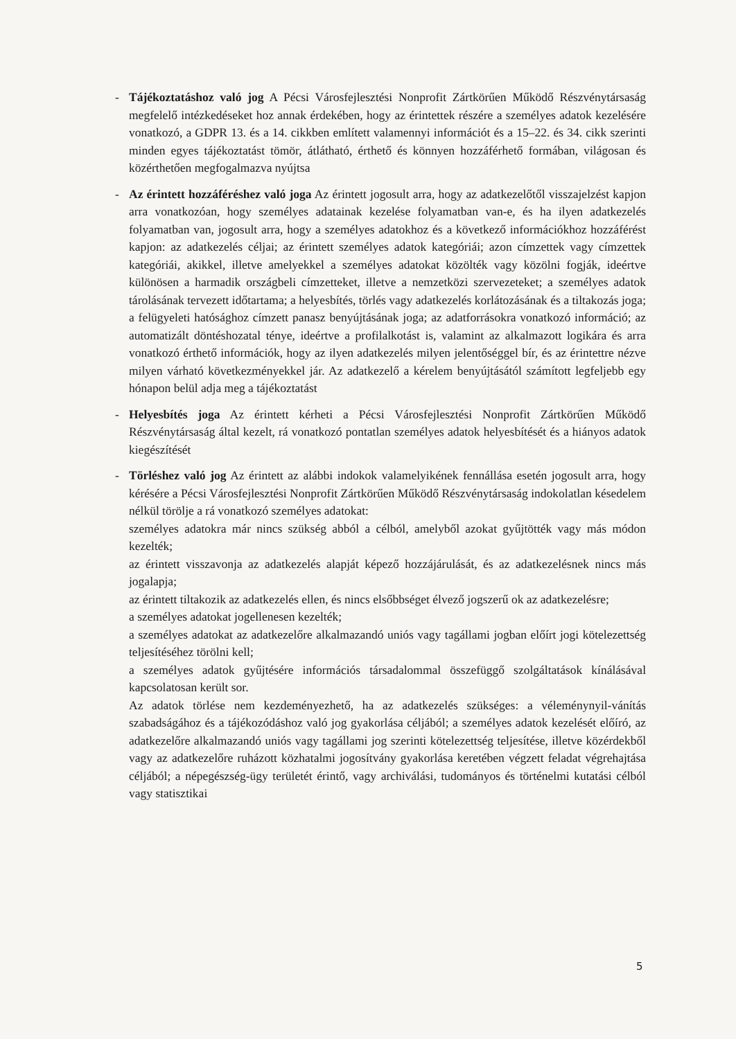-
Tájékoztatáshoz való jog A Pécsi Városfejlesztési Nonprofit Zártkörűen Működő Részvénytársaság megfelelő intézkedéseket hoz annak érdekében, hogy az érintettek részére a személyes adatok kezelésére vonatkozó, a GDPR 13. és a 14. cikkben említett valamennyi információt és a 15–22. és 34. cikk szerinti minden egyes tájékoztatást tömör, átlátható, érthető és könnyen hozzáférhető formában, világosan és közérthetően megfogalmazva nyújtsa
-
Az érintett hozzáféréshez való joga Az érintett jogosult arra, hogy az adatkezelőtől visszajelzést kapjon arra vonatkozóan, hogy személyes adatainak kezelése folyamatban van-e, és ha ilyen adatkezelés folyamatban van, jogosult arra, hogy a személyes adatokhoz és a következő információkhoz hozzáférést kapjon: az adatkezelés céljai; az érintett személyes adatok kategóriái; azon címzettek vagy címzettek kategóriái, akikkel, illetve amelyekkel a személyes adatokat közölték vagy közölni fogják, ideértve különösen a harmadik országbeli címzetteket, illetve a nemzetközi szervezeteket; a személyes adatok tárolásának tervezett időtartama; a helyesbítés, törlés vagy adatkezelés korlátozásának és a tiltakozás joga; a felügyeleti hatósághoz címzett panasz benyújtásának joga; az adatforrásokra vonatkozó információ; az automatizált döntéshozatal ténye, ideértve a profilalkotást is, valamint az alkalmazott logikára és arra vonatkozó érthető információk, hogy az ilyen adatkezelés milyen jelentőséggel bír, és az érintettre nézve milyen várható következményekkel jár. Az adatkezelő a kérelem benyújtásától számított legfeljebb egy hónapon belül adja meg a tájékoztatást
-
Helyesbítés joga Az érintett kérheti a Pécsi Városfejlesztési Nonprofit Zártkörűen Működő Részvénytársaság által kezelt, rá vonatkozó pontatlan személyes adatok helyesbítését és a hiányos adatok kiegészítését
-
Törléshez való jog Az érintett az alábbi indokok valamelyikének fennállása esetén jogosult arra, hogy kérésére a Pécsi Városfejlesztési Nonprofit Zártkörűen Működő Részvénytársaság indokolatlan késedelem nélkül törölje a rá vonatkozó személyes adatokat:
személyes adatokra már nincs szükség abból a célból, amelyből azokat gyűjtötték vagy más módon kezelték;
az érintett visszavonja az adatkezelés alapját képező hozzájárulását, és az adatkezelésnek nincs más jogalapja;
az érintett tiltakozik az adatkezelés ellen, és nincs elsőbbséget élvező jogszerű ok az adatkezelésre;
a személyes adatokat jogellenesen kezelték;
a személyes adatokat az adatkezelőre alkalmazandó uniós vagy tagállami jogban előírt jogi kötelezettség teljesítéséhez törölni kell;
a személyes adatok gyűjtésére információs társadalommal összefüggő szolgáltatások kínálásával kapcsolatosan került sor.
Az adatok törlése nem kezdeményezhető, ha az adatkezelés szükséges: a véleménynyil-vánítás szabadságához és a tájékozódáshoz való jog gyakorlása céljából; a személyes adatok kezelését előíró, az adatkezelőre alkalmazandó uniós vagy tagállami jog szerinti kötelezettség teljesítése, illetve közérdekből vagy az adatkezelőre ruházott közhatalmi jogosítvány gyakorlása keretében végzett feladat végrehajtása céljából; a népegészség-ügy területét érintő, vagy archiválási, tudományos és történelmi kutatási célból vagy statisztikai
5